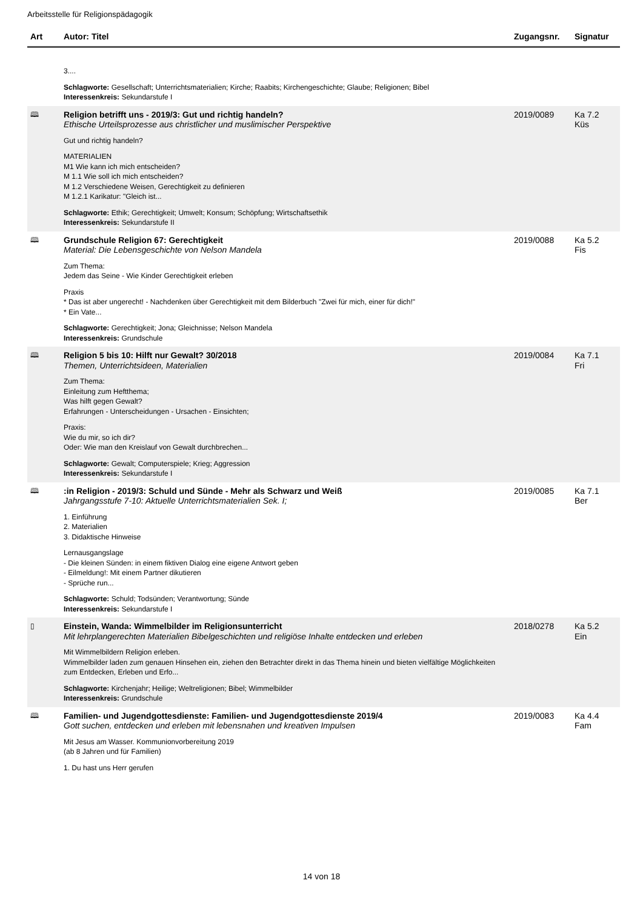Arbeitsstelle für Religionspädagogik
| Art | Autor: Titel | Zugangsnr. | Signatur |
| --- | --- | --- | --- |
| | 3.... Schlagworte: Gesellschaft; Unterrichtsmaterialien; Kirche; Raabits; Kirchengeschichte; Glaube; Religionen; Bibel Interessenkreis: Sekundarstufe I | | |
| 🕮 | Religion betrifft uns - 2019/3: Gut und richtig handeln? Ethische Urteilsprozesse aus christlicher und muslimischer Perspektive Gut und richtig handeln? MATERIALIEN M1 Wie kann ich mich entscheiden? M 1.1 Wie soll ich mich entscheiden? M 1.2 Verschiedene Weisen, Gerechtigkeit zu definieren M 1.2.1 Karikatur: "Gleich ist... Schlagworte: Ethik; Gerechtigkeit; Umwelt; Konsum; Schöpfung; Wirtschaftsethik Interessenkreis: Sekundarstufe II | 2019/0089 | Ka 7.2 Küs |
| 🕮 | Grundschule Religion 67: Gerechtigkeit Material: Die Lebensgeschichte von Nelson Mandela Zum Thema: Jedem das Seine - Wie Kinder Gerechtigkeit erleben Praxis * Das ist aber ungerecht! - Nachdenken über Gerechtigkeit mit dem Bilderbuch "Zwei für mich, einer für dich!" * Ein Vate... Schlagworte: Gerechtigkeit; Jona; Gleichnisse; Nelson Mandela Interessenkreis: Grundschule | 2019/0088 | Ka 5.2 Fis |
| 🕮 | Religion 5 bis 10: Hilft nur Gewalt? 30/2018 Themen, Unterrichtsideen, Materialien Zum Thema: Einleitung zum Heftthema; Was hilft gegen Gewalt? Erfahrungen - Unterscheidungen - Ursachen - Einsichten; Praxis: Wie du mir, so ich dir? Oder: Wie man den Kreislauf von Gewalt durchbrechen... Schlagworte: Gewalt; Computerspiele; Krieg; Aggression Interessenkreis: Sekundarstufe I | 2019/0084 | Ka 7.1 Fri |
| 🕮 | :in Religion - 2019/3: Schuld und Sünde - Mehr als Schwarz und Weiß Jahrgangsstufe 7-10: Aktuelle Unterrichtsmaterialien Sek. I; 1. Einführung 2. Materialien 3. Didaktische Hinweise Lernausgangslage - Die kleinen Sünden: in einem fiktiven Dialog eine eigene Antwort geben - Eilmeldung!: Mit einem Partner dikutieren - Sprüche run... Schlagworte: Schuld; Todsünden; Verantwortung; Sünde Interessenkreis: Sekundarstufe I | 2019/0085 | Ka 7.1 Ber |
| ▯ | Einstein, Wanda: Wimmelbilder im Religionsunterricht Mit lehrplangerechten Materialien Bibelgeschichten und religiöse Inhalte entdecken und erleben Mit Wimmelbildern Religion erleben. Wimmelbilder laden zum genauen Hinsehen ein, ziehen den Betrachter direkt in das Thema hinein und bieten vielfältige Möglichkeiten zum Entdecken, Erleben und Erfo... Schlagworte: Kirchenjahr; Heilige; Weltreligionen; Bibel; Wimmelbilder Interessenkreis: Grundschule | 2018/0278 | Ka 5.2 Ein |
| 🕮 | Familien- und Jugendgottesdienste: Familien- und Jugendgottesdienste 2019/4 Gott suchen, entdecken und erleben mit lebensnahen und kreativen Impulsen Mit Jesus am Wasser. Kommunionvorbereitung 2019 (ab 8 Jahren und für Familien) 1. Du hast uns Herr gerufen | 2019/0083 | Ka 4.4 Fam |
14 von 18